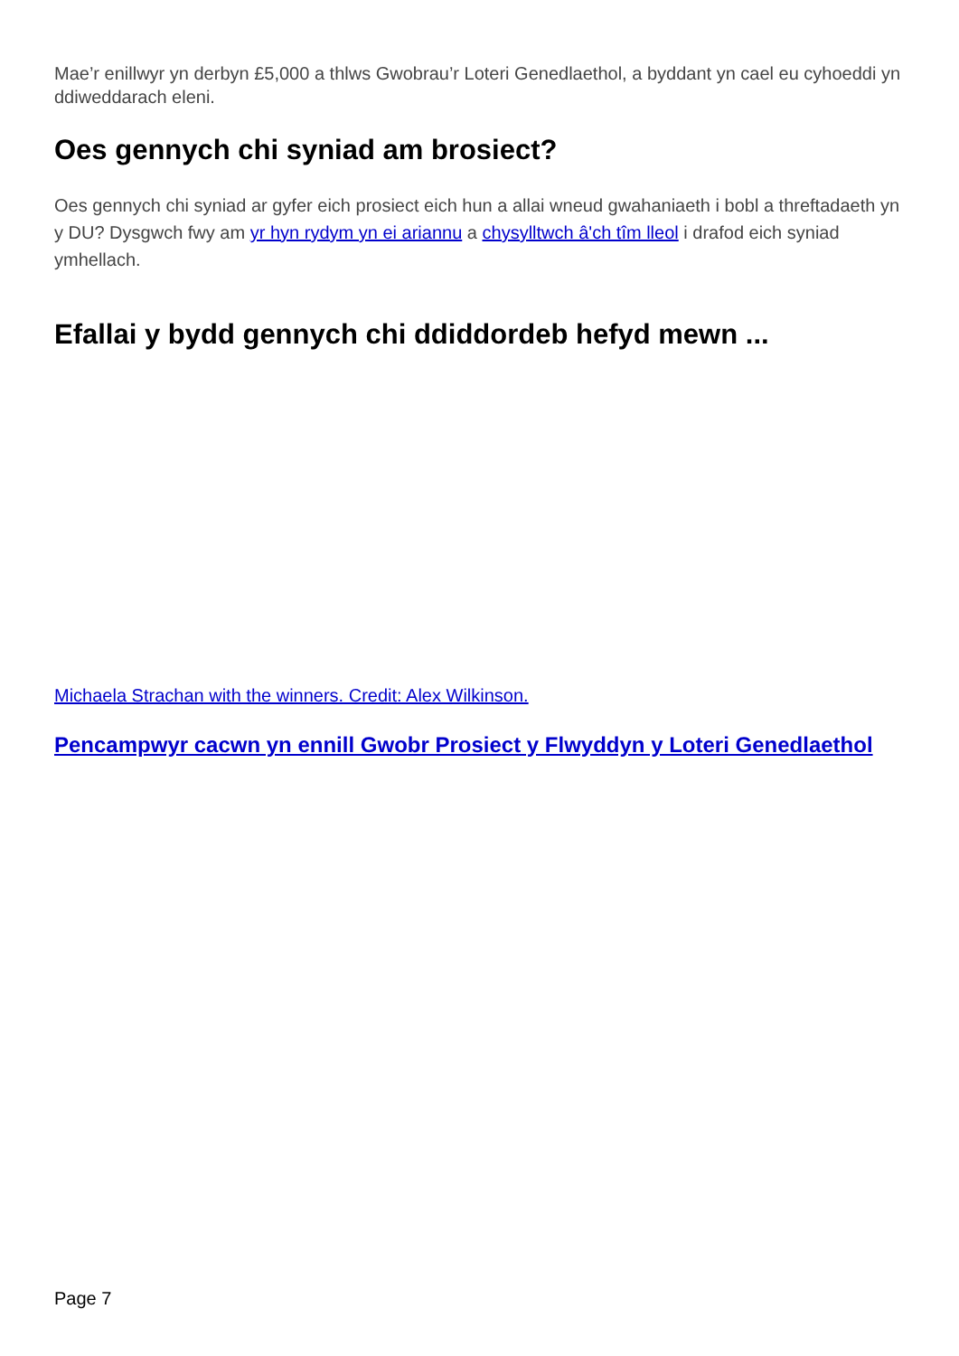Mae’r enillwyr yn derbyn £5,000 a thlws Gwobrau’r Loteri Genedlaethol, a byddant yn cael eu cyhoeddi yn ddiweddarach eleni.
Oes gennych chi syniad am brosiect?
Oes gennych chi syniad ar gyfer eich prosiect eich hun a allai wneud gwahaniaeth i bobl a threftadaeth yn y DU? Dysgwch fwy am yr hyn rydym yn ei ariannu a chysylltwch â'ch tîm lleol i drafod eich syniad ymhellach.
Efallai y bydd gennych chi ddiddordeb hefyd mewn ...
Michaela Strachan with the winners. Credit: Alex Wilkinson.
Pencampwyr cacwn yn ennill Gwobr Prosiect y Flwyddyn y Loteri Genedlaethol
Page 7